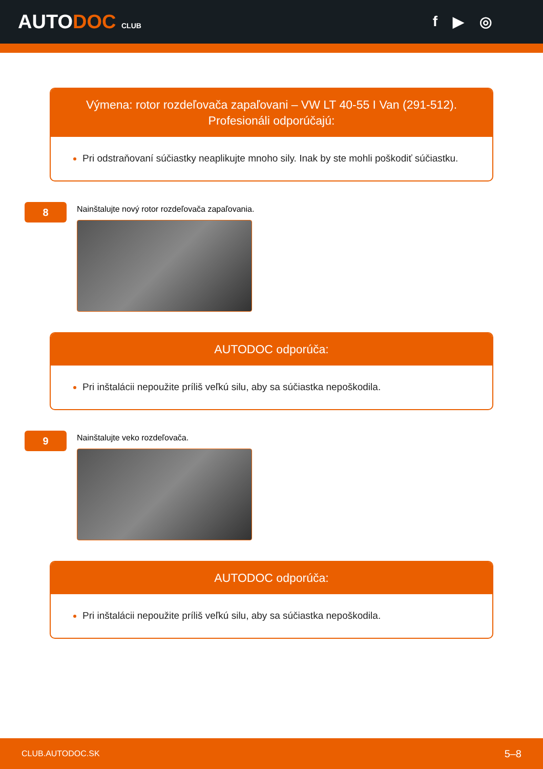AUTODOC CLUB
f ▶ ◎
Výmena: rotor rozdeľovača zapaľovani – VW LT 40-55 I Van (291-512). Profesionáli odporúčajú:
Pri odstraňovaní súčiastky neaplikujte mnoho sily. Inak by ste mohli poškodiť súčiastku.
8
Nainštalujte nový rotor rozdeľovača zapaľovania.
AUTODOC odporúča:
Pri inštalácii nepoužite príliš veľkú silu, aby sa súčiastka nepoškodila.
9
Nainštalujte veko rozdeľovača.
AUTODOC odporúča:
Pri inštalácii nepoužite príliš veľkú silu, aby sa súčiastka nepoškodila.
CLUB.AUTODOC.SK 5–8